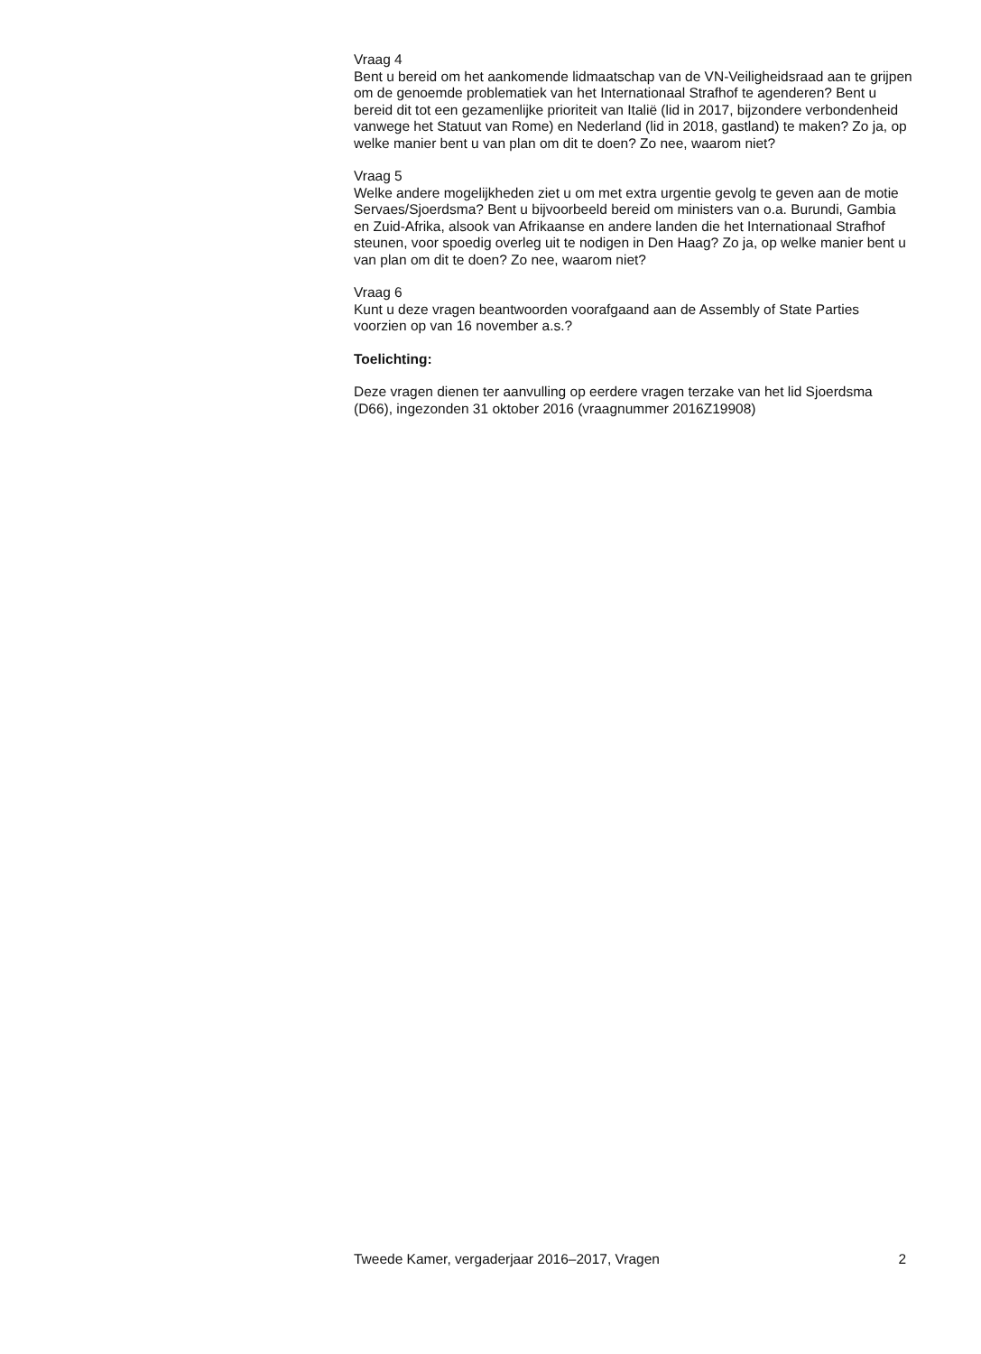Vraag 4
Bent u bereid om het aankomende lidmaatschap van de VN-Veiligheidsraad aan te grijpen om de genoemde problematiek van het Internationaal Strafhof te agenderen? Bent u bereid dit tot een gezamenlijke prioriteit van Italië (lid in 2017, bijzondere verbondenheid vanwege het Statuut van Rome) en Nederland (lid in 2018, gastland) te maken? Zo ja, op welke manier bent u van plan om dit te doen? Zo nee, waarom niet?
Vraag 5
Welke andere mogelijkheden ziet u om met extra urgentie gevolg te geven aan de motie Servaes/Sjoerdsma? Bent u bijvoorbeeld bereid om ministers van o.a. Burundi, Gambia en Zuid-Afrika, alsook van Afrikaanse en andere landen die het Internationaal Strafhof steunen, voor spoedig overleg uit te nodigen in Den Haag? Zo ja, op welke manier bent u van plan om dit te doen? Zo nee, waarom niet?
Vraag 6
Kunt u deze vragen beantwoorden voorafgaand aan de Assembly of State Parties voorzien op van 16 november a.s.?
Toelichting:
Deze vragen dienen ter aanvulling op eerdere vragen terzake van het lid Sjoerdsma (D66), ingezonden 31 oktober 2016 (vraagnummer 2016Z19908)
Tweede Kamer, vergaderjaar 2016–2017, Vragen 2